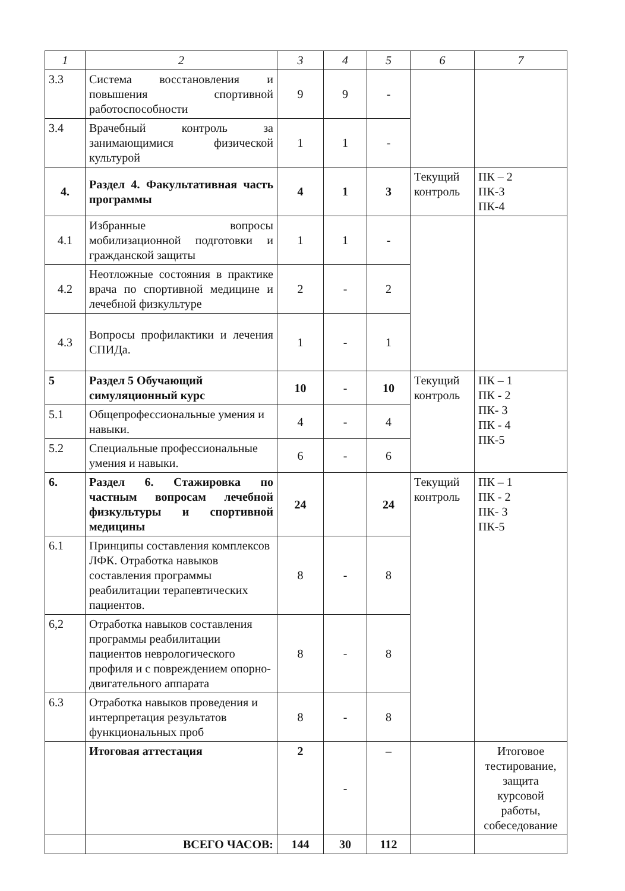| 1 | 2 | 3 | 4 | 5 | 6 | 7 |
| --- | --- | --- | --- | --- | --- | --- |
| 3.3 | Система восстановления и повышения спортивной работоспособности | 9 | 9 | - | | |
| 3.4 | Врачебный контроль за занимающимися физической культурой | 1 | 1 | - | | |
| 4. | Раздел 4. Факультативная часть программы | 4 | 1 | 3 | Текущий контроль | ПК – 2 ПК-3 ПК-4 |
| 4.1 | Избранные вопросы мобилизационной подготовки и гражданской защиты | 1 | 1 | - | | |
| 4.2 | Неотложные состояния в практике врача по спортивной медицине и лечебной физкультуре | 2 | - | 2 | | |
| 4.3 | Вопросы профилактики и лечения СПИДа. | 1 | - | 1 | | |
| 5 | Раздел 5 Обучающий симуляционный курс | 10 | - | 10 | Текущий контроль | ПК – 1 ПК - 2 ПК- 3 ПК - 4 ПК-5 |
| 5.1 | Общепрофессиональные умения и навыки. | 4 | - | 4 | | |
| 5.2 | Специальные профессиональные умения и навыки. | 6 | - | 6 | | |
| 6. | Раздел 6. Стажировка по частным вопросам лечебной физкультуры и спортивной медицины | 24 | | 24 | Текущий контроль | ПК – 1 ПК - 2 ПК- 3 ПК-5 |
| 6.1 | Принципы составления комплексов ЛФК. Отработка навыков составления программы реабилитации терапевтических пациентов. | 8 | - | 8 | | |
| 6,2 | Отработка навыков составления программы реабилитации пациентов неврологического профиля и с повреждением опорно-двигательного аппарата | 8 | - | 8 | | |
| 6.3 | Отработка навыков проведения и интерпретация результатов функциональных проб | 8 | - | 8 | | |
| | Итоговая аттестация | 2 | - | – | | Итоговое тестирование, защита курсовой работы, собеседование |
| | ВСЕГО ЧАСОВ: | 144 | 30 | 112 | | |